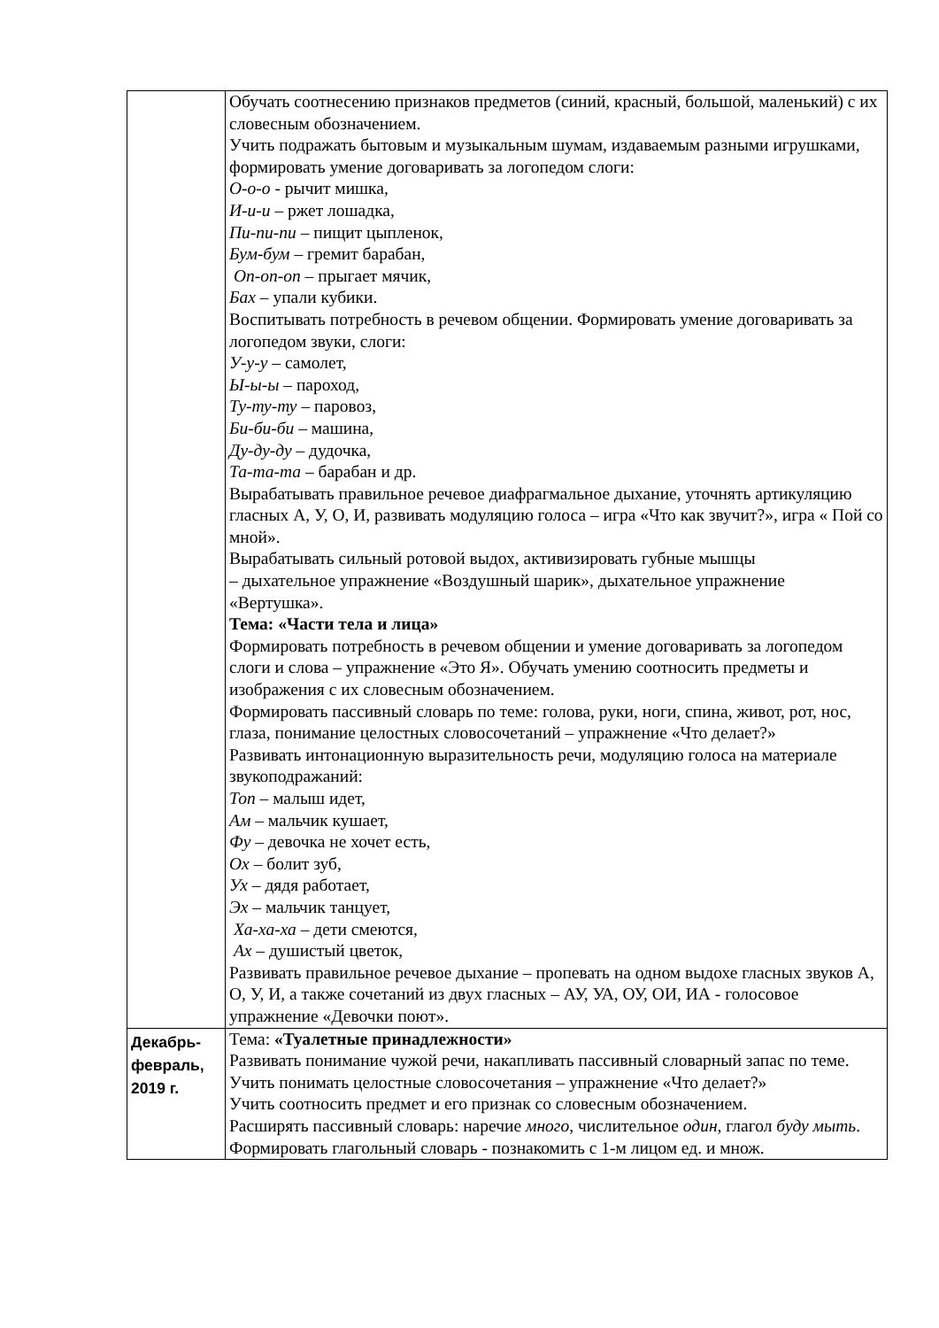| | Обучать соотнесению признаков предметов (синий, красный, большой, маленький) с их словесным обозначением. Учить подражать бытовым и музыкальным шумам, издаваемым разными игрушками, формировать умение договаривать за логопедом слоги: О-о-о - рычит мишка, И-и-и – ржет лошадка, Пи-пи-пи – пищит цыпленок, Бум-бум – гремит барабан, Оп-оп-оп – прыгает мячик, Бах – упали кубики. Воспитывать потребность в речевом общении. Формировать умение договаривать за логопедом звуки, слоги: У-у-у – самолет, Ы-ы-ы – пароход, Ту-ту-ту – паровоз, Би-би-би – машина, Ду-ду-ду – дудочка, Та-та-та – барабан и др. Вырабатывать правильное речевое диафрагмальное дыхание, уточнять артикуляцию гласных А, У, О, И, развивать модуляцию голоса – игра «Что как звучит?», игра « Пой со мной». Вырабатывать сильный ротовой выдох, активизировать губные мышцы – дыхательное упражнение «Воздушный шарик», дыхательное упражнение «Вертушка». Тема: «Части тела и лица» Формировать потребность в речевом общении и умение договаривать за логопедом слоги и слова – упражнение «Это Я». Обучать умению соотносить предметы и изображения с их словесным обозначением. Формировать пассивный словарь по теме: голова, руки, ноги, спина, живот, рот, нос, глаза, понимание целостных словосочетаний – упражнение «Что делает?» Развивать интонационную выразительность речи, модуляцию голоса на материале звукоподражаний: Топ – малыш идет, Ам – мальчик кушает, Фу – девочка не хочет есть, Ох – болит зуб, Ух – дядя работает, Эх – мальчик танцует, Ха-ха-ха – дети смеются, Ах – душистый цветок, Развивать правильное речевое дыхание – пропевать на одном выдохе гласных звуков А, О, У, И, а также сочетаний из двух гласных – АУ, УА, ОУ, ОИ, ИА - голосовое упражнение «Девочки поют». |
| Декабрь- февраль, 2019 г. | Тема: «Туалетные принадлежности» Развивать понимание чужой речи, накапливать пассивный словарный запас по теме. Учить понимать целостные словосочетания – упражнение «Что делает?» Учить соотносить предмет и его признак со словесным обозначением. Расширять пассивный словарь: наречие много , числительное один , глагол буду мыть . Формировать глагольный словарь - познакомить с 1-м лицом ед. и множ. |